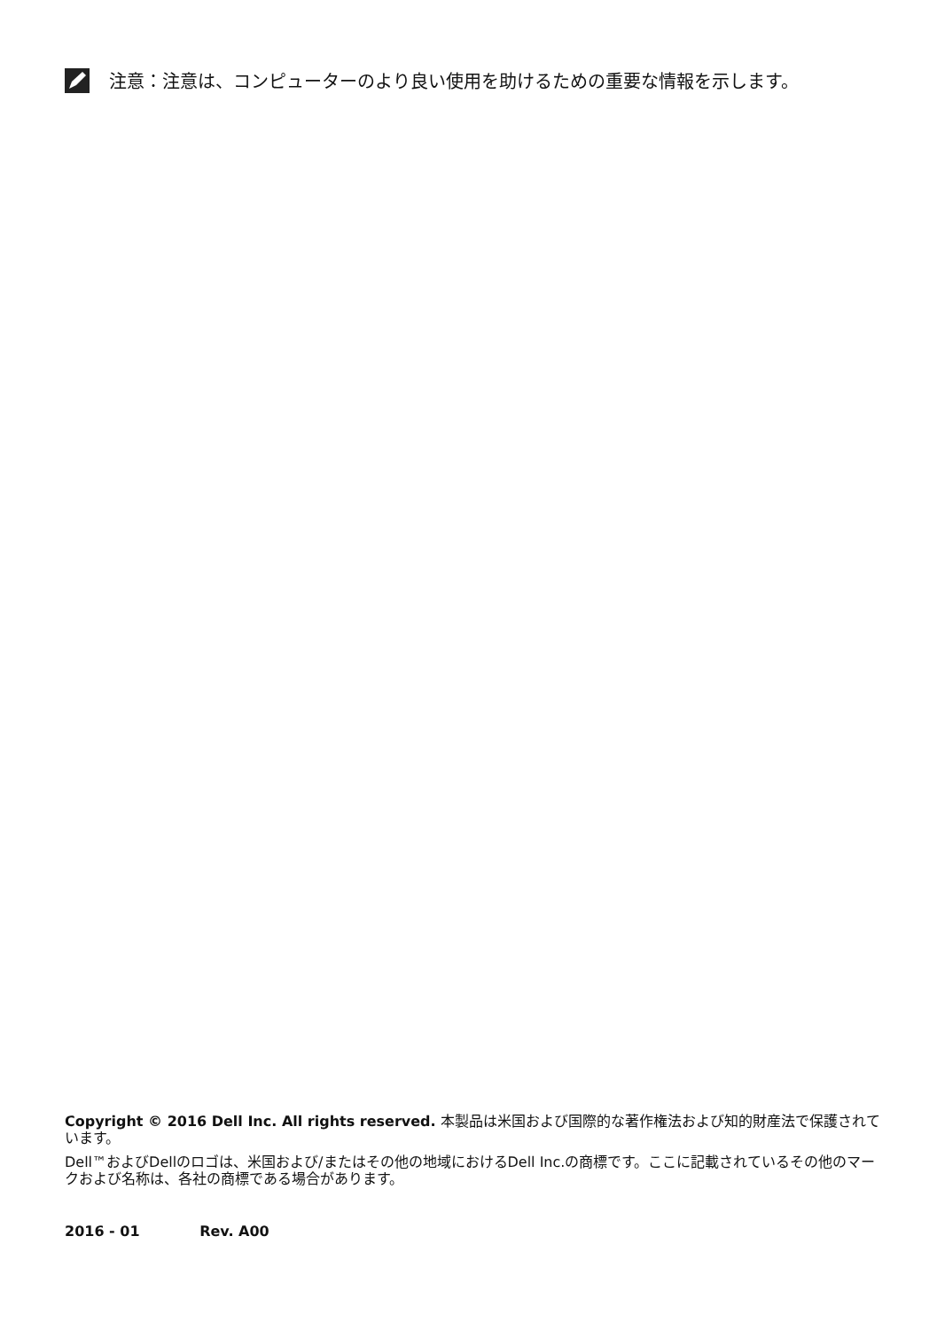注意：注意は、コンピューターのより良い使用を助けるための重要な情報を示します。
Copyright © 2016 Dell Inc. All rights reserved. 本製品は米国および国際的な著作権法および知的財産法で保護されています。
Dell™およびDellのロゴは、米国および/またはその他の地域におけるDell Inc.の商標です。ここに記載されているその他のマークおよび名称は、各社の商標である場合があります。
2016 - 01 Rev. A00